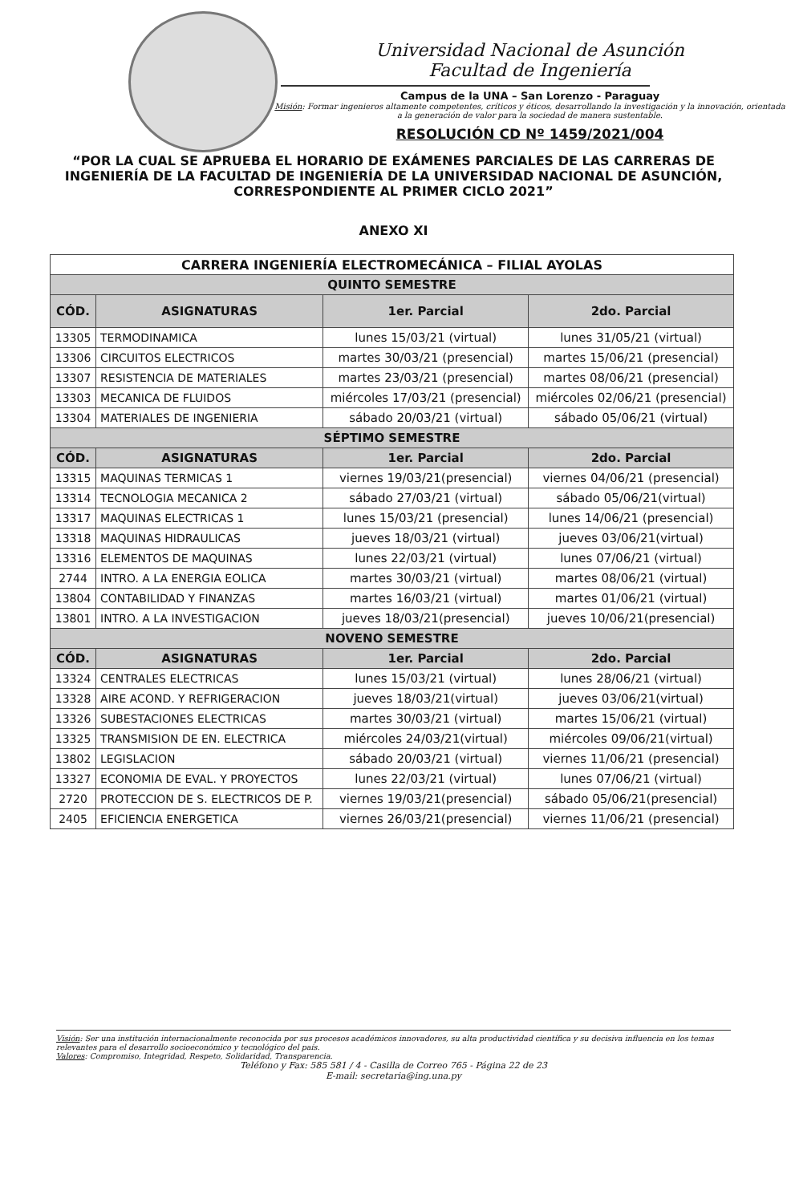Universidad Nacional de Asunción
Facultad de Ingeniería
Campus de la UNA – San Lorenzo - Paraguay
Misión: Formar ingenieros altamente competentes, críticos y éticos, desarrollando la investigación y la innovación, orientada a la generación de valor para la sociedad de manera sustentable.
RESOLUCIÓN CD Nº 1459/2021/004
“POR LA CUAL SE APRUEBA EL HORARIO DE EXÁMENES PARCIALES DE LAS CARRERAS DE INGENIERÍA DE LA FACULTAD DE INGENIERÍA DE LA UNIVERSIDAD NACIONAL DE ASUNCIÓN, CORRESPONDIENTE AL PRIMER CICLO 2021”
ANEXO XI
| CARRERA INGENIERÍA ELECTROMECÁNICA – FILIAL AYOLAS | | | |
| --- | --- | --- | --- |
| QUINTO SEMESTRE | | | |
| CÓD. | ASIGNATURAS | 1er. Parcial | 2do. Parcial |
| 13305 | TERMODINAMICA | lunes 15/03/21 (virtual) | lunes 31/05/21 (virtual) |
| 13306 | CIRCUITOS ELECTRICOS | martes 30/03/21 (presencial) | martes 15/06/21 (presencial) |
| 13307 | RESISTENCIA DE MATERIALES | martes 23/03/21 (presencial) | martes 08/06/21 (presencial) |
| 13303 | MECANICA DE FLUIDOS | miércoles 17/03/21 (presencial) | miércoles 02/06/21 (presencial) |
| 13304 | MATERIALES DE INGENIERIA | sábado 20/03/21 (virtual) | sábado 05/06/21 (virtual) |
| SÉPTIMO SEMESTRE | | | |
| CÓD. | ASIGNATURAS | 1er. Parcial | 2do. Parcial |
| 13315 | MAQUINAS TERMICAS 1 | viernes 19/03/21(presencial) | viernes 04/06/21 (presencial) |
| 13314 | TECNOLOGIA MECANICA 2 | sábado 27/03/21 (virtual) | sábado 05/06/21(virtual) |
| 13317 | MAQUINAS ELECTRICAS 1 | lunes 15/03/21 (presencial) | lunes 14/06/21 (presencial) |
| 13318 | MAQUINAS HIDRAULICAS | jueves 18/03/21 (virtual) | jueves 03/06/21(virtual) |
| 13316 | ELEMENTOS DE MAQUINAS | lunes 22/03/21 (virtual) | lunes 07/06/21 (virtual) |
| 2744 | INTRO. A LA ENERGIA EOLICA | martes 30/03/21 (virtual) | martes 08/06/21 (virtual) |
| 13804 | CONTABILIDAD Y FINANZAS | martes 16/03/21 (virtual) | martes 01/06/21 (virtual) |
| 13801 | INTRO. A LA INVESTIGACION | jueves 18/03/21(presencial) | jueves 10/06/21(presencial) |
| NOVENO SEMESTRE | | | |
| CÓD. | ASIGNATURAS | 1er. Parcial | 2do. Parcial |
| 13324 | CENTRALES ELECTRICAS | lunes 15/03/21 (virtual) | lunes 28/06/21 (virtual) |
| 13328 | AIRE ACOND. Y REFRIGERACION | jueves 18/03/21(virtual) | jueves 03/06/21(virtual) |
| 13326 | SUBESTACIONES ELECTRICAS | martes 30/03/21 (virtual) | martes 15/06/21 (virtual) |
| 13325 | TRANSMISION DE EN. ELECTRICA | miércoles 24/03/21(virtual) | miércoles 09/06/21(virtual) |
| 13802 | LEGISLACION | sábado 20/03/21 (virtual) | viernes 11/06/21 (presencial) |
| 13327 | ECONOMIA DE EVAL. Y PROYECTOS | lunes 22/03/21 (virtual) | lunes 07/06/21 (virtual) |
| 2720 | PROTECCION DE S. ELECTRICOS DE P. | viernes 19/03/21(presencial) | sábado 05/06/21(presencial) |
| 2405 | EFICIENCIA ENERGETICA | viernes 26/03/21(presencial) | viernes 11/06/21 (presencial) |
Visión: Ser una institución internacionalmente reconocida por sus procesos académicos innovadores, su alta productividad científica y su decisiva influencia en los temas relevantes para el desarrollo socioeconómico y tecnológico del país.
Valores: Compromiso, Integridad, Respeto, Solidaridad, Transparencia.
Teléfono y Fax: 585 581 / 4 - Casilla de Correo 765 - Página 22 de 23
E-mail: secretaria@ing.una.py